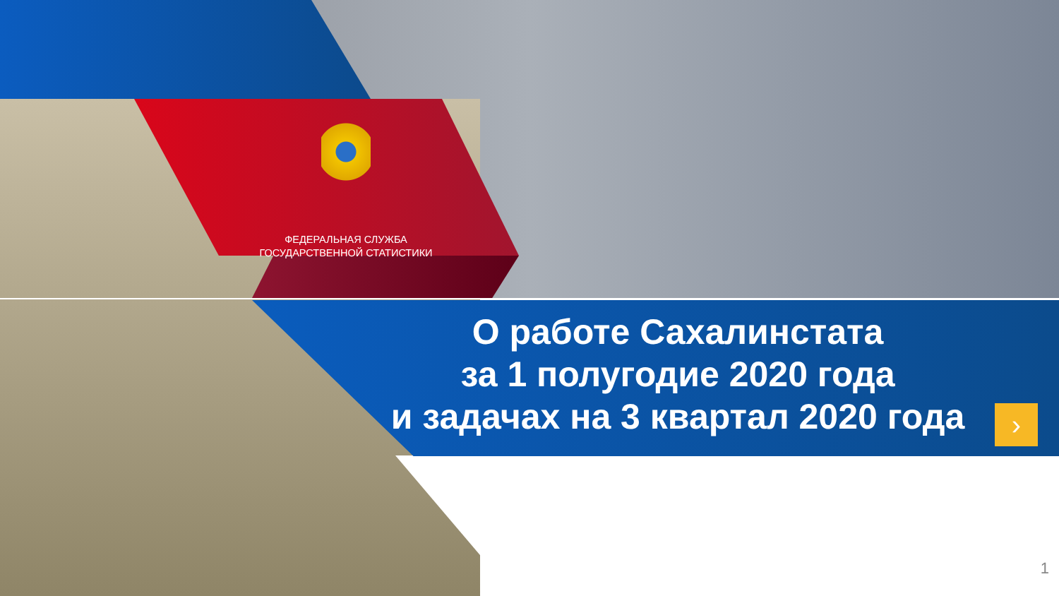ФЕДЕРАЛЬНАЯ СЛУЖБА
ГОСУДАРСТВЕННОЙ СТАТИСТИКИ
О работе Сахалинстата
за 1 полугодие 2020 года
и задачах на 3 квартал 2020 года
›
1